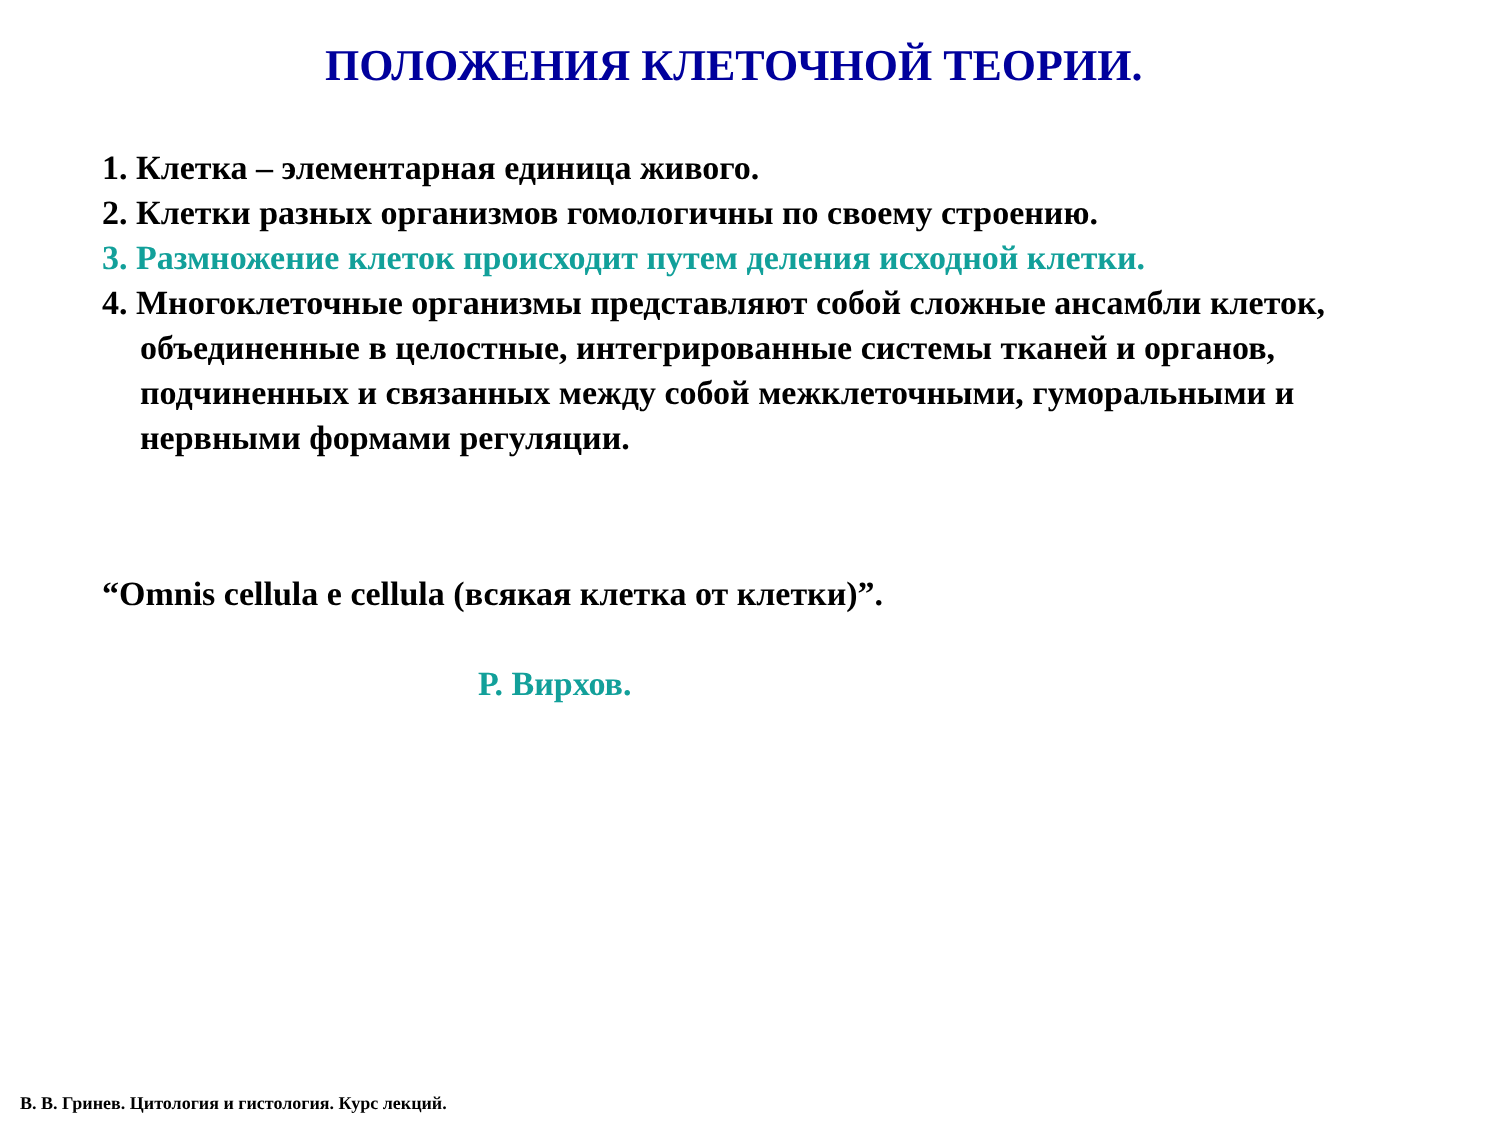ПОЛОЖЕНИЯ КЛЕТОЧНОЙ ТЕОРИИ.
1. Клетка – элементарная единица живого.
2. Клетки разных организмов гомологичны по своему строению.
3. Размножение клеток происходит путем деления исходной клетки.
4. Многоклеточные организмы представляют собой сложные ансамбли клеток, объединенные в целостные, интегрированные системы тканей и органов, подчиненных и связанных между собой межклеточными, гуморальными и нервными формами регуляции.
“Omnis cellula e cellula (всякая клетка от клетки)”.
Р. Вирхов.
В. В. Гринев. Цитология и гистология. Курс лекций.